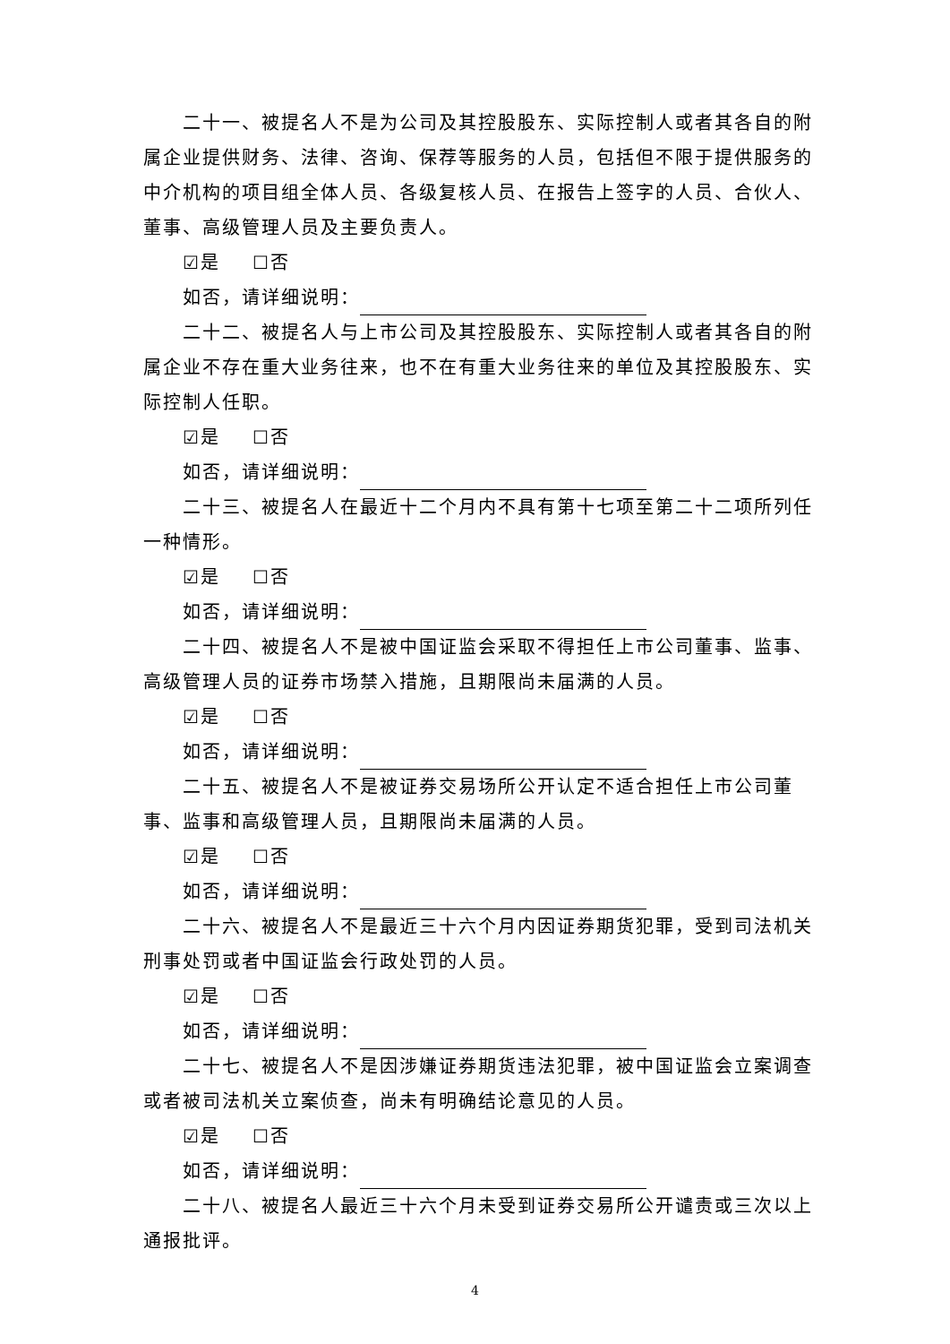二十一、被提名人不是为公司及其控股股东、实际控制人或者其各自的附属企业提供财务、法律、咨询、保荐等服务的人员，包括但不限于提供服务的中介机构的项目组全体人员、各级复核人员、在报告上签字的人员、合伙人、董事、高级管理人员及主要负责人。
☑是 ☐否
如否，请详细说明：
二十二、被提名人与上市公司及其控股股东、实际控制人或者其各自的附属企业不存在重大业务往来，也不在有重大业务往来的单位及其控股股东、实际控制人任职。
☑是 ☐否
如否，请详细说明：
二十三、被提名人在最近十二个月内不具有第十七项至第二十二项所列任一种情形。
☑是 ☐否
如否，请详细说明：
二十四、被提名人不是被中国证监会采取不得担任上市公司董事、监事、高级管理人员的证券市场禁入措施，且期限尚未届满的人员。
☑是 ☐否
如否，请详细说明：
二十五、被提名人不是被证券交易场所公开认定不适合担任上市公司董事、监事和高级管理人员，且期限尚未届满的人员。
☑是 ☐否
如否，请详细说明：
二十六、被提名人不是最近三十六个月内因证券期货犯罪，受到司法机关刑事处罚或者中国证监会行政处罚的人员。
☑是 ☐否
如否，请详细说明：
二十七、被提名人不是因涉嫌证券期货违法犯罪，被中国证监会立案调查或者被司法机关立案侦查，尚未有明确结论意见的人员。
☑是 ☐否
如否，请详细说明：
二十八、被提名人最近三十六个月未受到证券交易所公开谴责或三次以上通报批评。
4